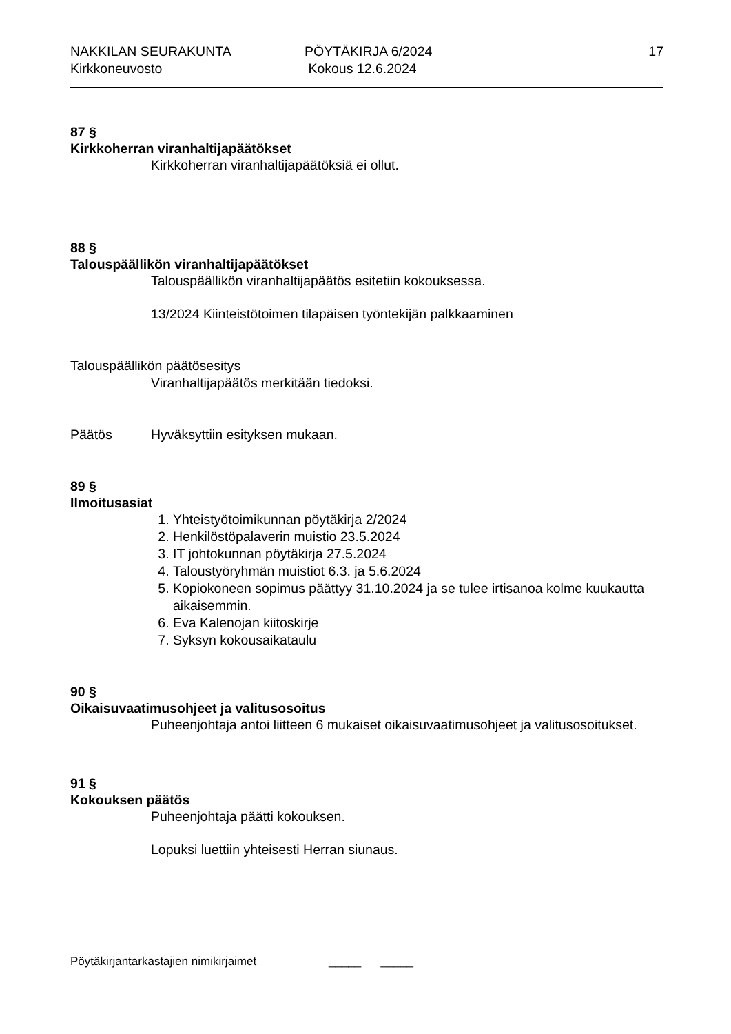NAKKILAN SEURAKUNTA
Kirkkoneuvosto
PÖYTÄKIRJA 6/2024
Kokous 12.6.2024
17
87 §
Kirkkoherran viranhaltijapäätökset
Kirkkoherran viranhaltijapäätöksiä ei ollut.
88 §
Talouspäällikön viranhaltijapäätökset
Talouspäällikön viranhaltijapäätös esitetiin kokouksessa.
13/2024 Kiinteistötoimen tilapäisen työntekijän palkkaaminen
Talouspäällikön päätösesitys
Viranhaltijapäätös merkitään tiedoksi.
Päätös Hyväksyttiin esityksen mukaan.
89 §
Ilmoitusasiat
1. Yhteistyötoimikunnan pöytäkirja 2/2024
2. Henkilöstöpalaverin muistio 23.5.2024
3. IT johtokunnan pöytäkirja 27.5.2024
4. Taloustyöryhmän muistiot 6.3. ja 5.6.2024
5. Kopiokoneen sopimus päättyy 31.10.2024 ja se tulee irtisanoa kolme kuukautta aikaisemmin.
6. Eva Kalenojan kiitoskirje
7. Syksyn kokousaikataulu
90 §
Oikaisuvaatimusohjeet ja valitusosoitus
Puheenjohtaja antoi liitteen 6 mukaiset oikaisuvaatimusohjeet ja valitusosoitukset.
91 §
Kokouksen päätös
Puheenjohtaja päätti kokouksen.
Lopuksi luettiin yhteisesti Herran siunaus.
Pöytäkirjantarkastajien nimikirjaimet _____ _____